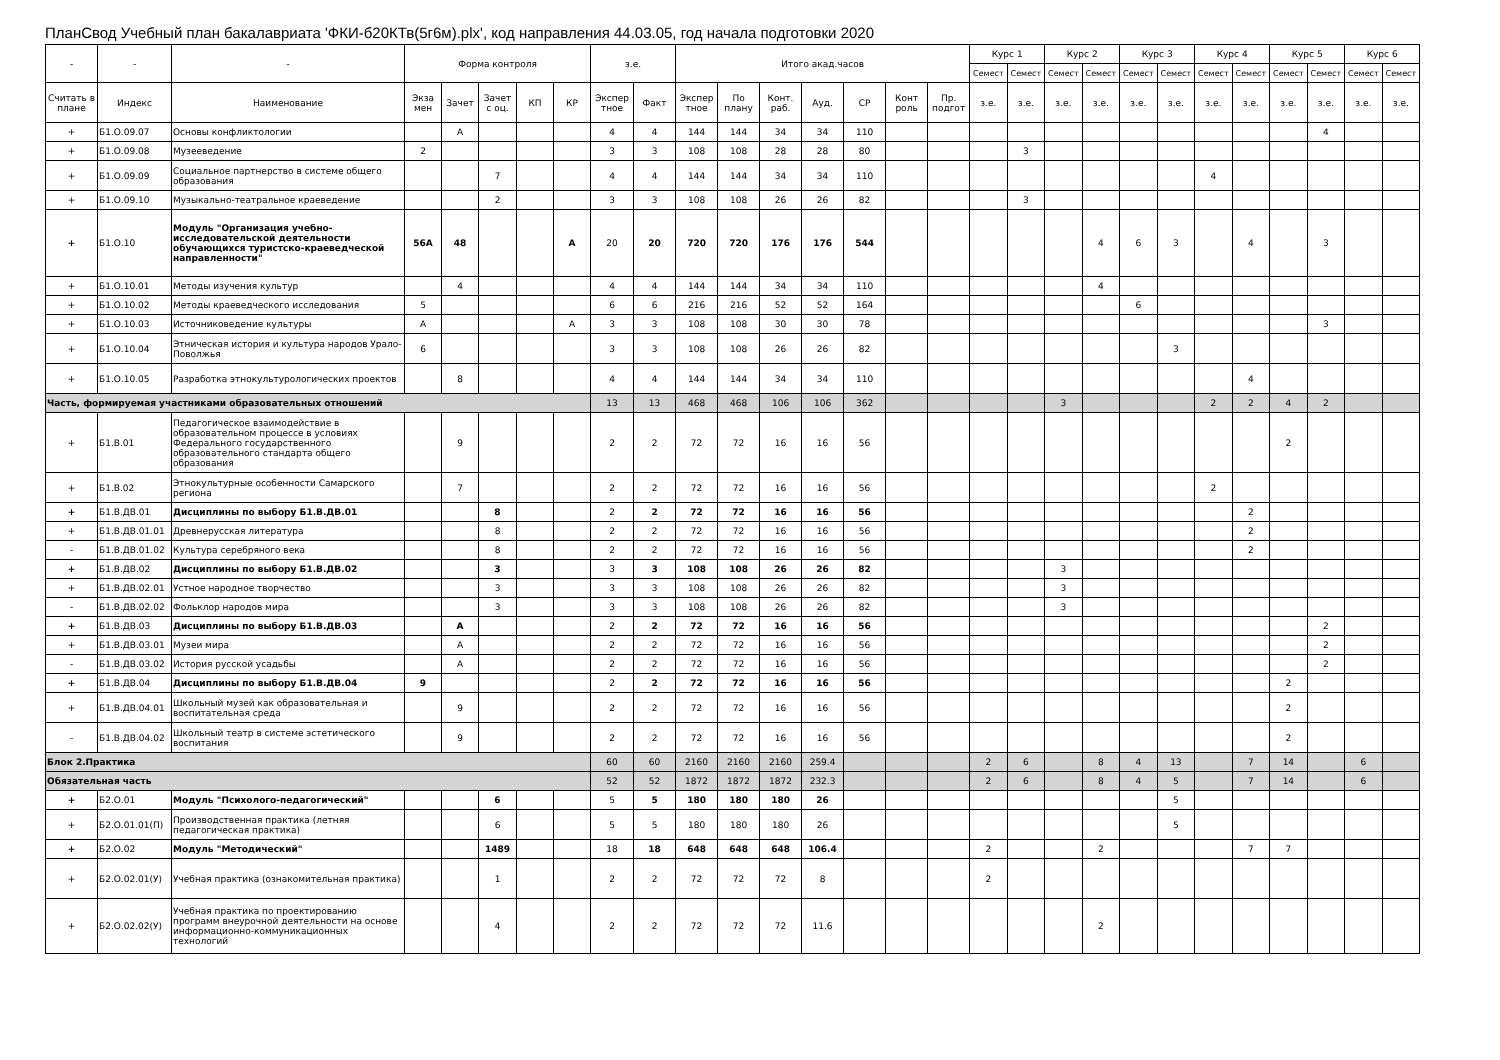ПланСвод Учебный план бакалавриата 'ФКИ-б20КТв(5г6м).plx', код направления 44.03.05, год начала подготовки 2020
| - | - | - | Форма контроля | | | | | з.е. | | Итого акад.часов | | | | | | | Курс 1 | | Курс 2 | | Курс 3 | | Курс 4 | | Курс 5 | | Курс 6 | |
| --- | --- | --- | --- | --- | --- | --- | --- | --- | --- | --- | --- | --- | --- | --- | --- | --- | --- | --- | --- | --- | --- | --- | --- | --- | --- | --- | --- | --- |
| | | | | | | | | | | | | | | | | | Семест | Семест | Семест | Семест | Семест | Семест | Семест | Семест | Семест | Семест | Семест | Семест |
| Считать в плане | Индекс | Наименование | Экза мен | Зачет | Зачет с оц. | КП | КР | Экспер тное | Факт | Экспер тное | По плану | Конт. раб. | Ауд. | СР | Конт роль | Пр. подгот | з.е. | з.е. | з.е. | з.е. | з.е. | з.е. | з.е. | з.е. | з.е. | з.е. | з.е. | з.е. |
| + | Б1.О.09.07 | Основы конфликтологии | | А | | | | 4 | 4 | 144 | 144 | 34 | 34 | 110 | | | | | | | | | | | | 4 | | |
| + | Б1.О.09.08 | Музееведение | 2 | | | | | 3 | 3 | 108 | 108 | 28 | 28 | 80 | | | | 3 | | | | | | | | | | |
| + | Б1.О.09.09 | Социальное партнерство в системе общего образования | | | 7 | | | 4 | 4 | 144 | 144 | 34 | 34 | 110 | | | | | | | | | 4 | | | | | |
| + | Б1.О.09.10 | Музыкально-театральное краеведение | | | 2 | | | 3 | 3 | 108 | 108 | 26 | 26 | 82 | | | | 3 | | | | | | | | | | |
| + | Б1.О.10 | Модуль "Организация учебно-исследовательской деятельности обучающихся туристско-краеведческой направленности" | 56А | 48 | | | А | 20 | 20 | 720 | 720 | 176 | 176 | 544 | | | | | | 4 | 6 | 3 | | 4 | | 3 | | |
| + | Б1.О.10.01 | Методы изучения культур | | 4 | | | | 4 | 4 | 144 | 144 | 34 | 34 | 110 | | | | | | 4 | | | | | | | | |
| + | Б1.О.10.02 | Методы краеведческого исследования | 5 | | | | | 6 | 6 | 216 | 216 | 52 | 52 | 164 | | | | | | | 6 | | | | | | | |
| + | Б1.О.10.03 | Источниковедение культуры | А | | | | А | 3 | 3 | 108 | 108 | 30 | 30 | 78 | | | | | | | | | | | | 3 | | |
| + | Б1.О.10.04 | Этническая история и культура народов Урало-Поволжья | 6 | | | | | 3 | 3 | 108 | 108 | 26 | 26 | 82 | | | | | | | | 3 | | | | | | |
| + | Б1.О.10.05 | Разработка этнокультурологических проектов | | 8 | | | | 4 | 4 | 144 | 144 | 34 | 34 | 110 | | | | | | | | | | 4 | | | | |
| Часть, формируемая участниками образовательных отношений | | | | | | | | 13 | 13 | 468 | 468 | 106 | 106 | 362 | | | | | 3 | | | | 2 | 2 | 4 | 2 | | |
| + | Б1.В.01 | Педагогическое взаимодействие в образовательном процессе в условиях Федерального государственного образовательного стандарта общего образования | | 9 | | | | 2 | 2 | 72 | 72 | 16 | 16 | 56 | | | | | | | | | | | 2 | | | |
| + | Б1.В.02 | Этнокультурные особенности Самарского региона | | 7 | | | | 2 | 2 | 72 | 72 | 16 | 16 | 56 | | | | | | | | | 2 | | | | | |
| + | Б1.В.ДВ.01 | Дисциплины по выбору Б1.В.ДВ.01 | | | 8 | | | 2 | 2 | 72 | 72 | 16 | 16 | 56 | | | | | | | | | | 2 | | | | |
| + | Б1.В.ДВ.01.01 | Древнерусская литература | | | 8 | | | 2 | 2 | 72 | 72 | 16 | 16 | 56 | | | | | | | | | | 2 | | | | |
| - | Б1.В.ДВ.01.02 | Культура серебряного века | | | 8 | | | 2 | 2 | 72 | 72 | 16 | 16 | 56 | | | | | | | | | | 2 | | | | |
| + | Б1.В.ДВ.02 | Дисциплины по выбору Б1.В.ДВ.02 | | | 3 | | | 3 | 3 | 108 | 108 | 26 | 26 | 82 | | | | | 3 | | | | | | | | | |
| + | Б1.В.ДВ.02.01 | Устное народное творчество | | | 3 | | | 3 | 3 | 108 | 108 | 26 | 26 | 82 | | | | | 3 | | | | | | | | | |
| - | Б1.В.ДВ.02.02 | Фольклор народов мира | | | 3 | | | 3 | 3 | 108 | 108 | 26 | 26 | 82 | | | | | 3 | | | | | | | | | |
| + | Б1.В.ДВ.03 | Дисциплины по выбору Б1.В.ДВ.03 | | А | | | | 2 | 2 | 72 | 72 | 16 | 16 | 56 | | | | | | | | | | | | 2 | | |
| + | Б1.В.ДВ.03.01 | Музеи мира | | А | | | | 2 | 2 | 72 | 72 | 16 | 16 | 56 | | | | | | | | | | | | 2 | | |
| - | Б1.В.ДВ.03.02 | История русской усадьбы | | А | | | | 2 | 2 | 72 | 72 | 16 | 16 | 56 | | | | | | | | | | | | 2 | | |
| + | Б1.В.ДВ.04 | Дисциплины по выбору Б1.В.ДВ.04 | 9 | | | | | 2 | 2 | 72 | 72 | 16 | 16 | 56 | | | | | | | | | | | 2 | | | |
| + | Б1.В.ДВ.04.01 | Школьный музей как образовательная и воспитательная среда | | 9 | | | | 2 | 2 | 72 | 72 | 16 | 16 | 56 | | | | | | | | | | | 2 | | | |
| - | Б1.В.ДВ.04.02 | Школьный театр в системе эстетического воспитания | | 9 | | | | 2 | 2 | 72 | 72 | 16 | 16 | 56 | | | | | | | | | | | 2 | | | |
| Блок 2.Практика | | | | | | | | 60 | 60 | 2160 | 2160 | 2160 | 259.4 | | | | 2 | 6 | | 8 | 4 | 13 | | 7 | 14 | | 6 | |
| Обязательная часть | | | | | | | | 52 | 52 | 1872 | 1872 | 1872 | 232.3 | | | | 2 | 6 | | 8 | 4 | 5 | | 7 | 14 | | 6 | |
| + | Б2.О.01 | Модуль "Психолого-педагогический" | | | 6 | | | 5 | 5 | 180 | 180 | 180 | 26 | | | | | | | | | 5 | | | | | | |
| + | Б2.О.01.01(П) | Производственная практика (летняя педагогическая практика) | | | 6 | | | 5 | 5 | 180 | 180 | 180 | 26 | | | | | | | | | 5 | | | | | | |
| + | Б2.О.02 | Модуль "Методический" | | | 1489 | | | 18 | 18 | 648 | 648 | 648 | 106.4 | | | | 2 | | | 2 | | | | 7 | 7 | | | |
| + | Б2.О.02.01(У) | Учебная практика (ознакомительная практика) | | | 1 | | | 2 | 2 | 72 | 72 | 72 | 8 | | | | 2 | | | | | | | | | | | |
| + | Б2.О.02.02(У) | Учебная практика по проектированию программ внеурочной деятельности на основе информационно-коммуникационных технологий | | | 4 | | | 2 | 2 | 72 | 72 | 72 | 11.6 | | | | | | | 2 | | | | | | | | |